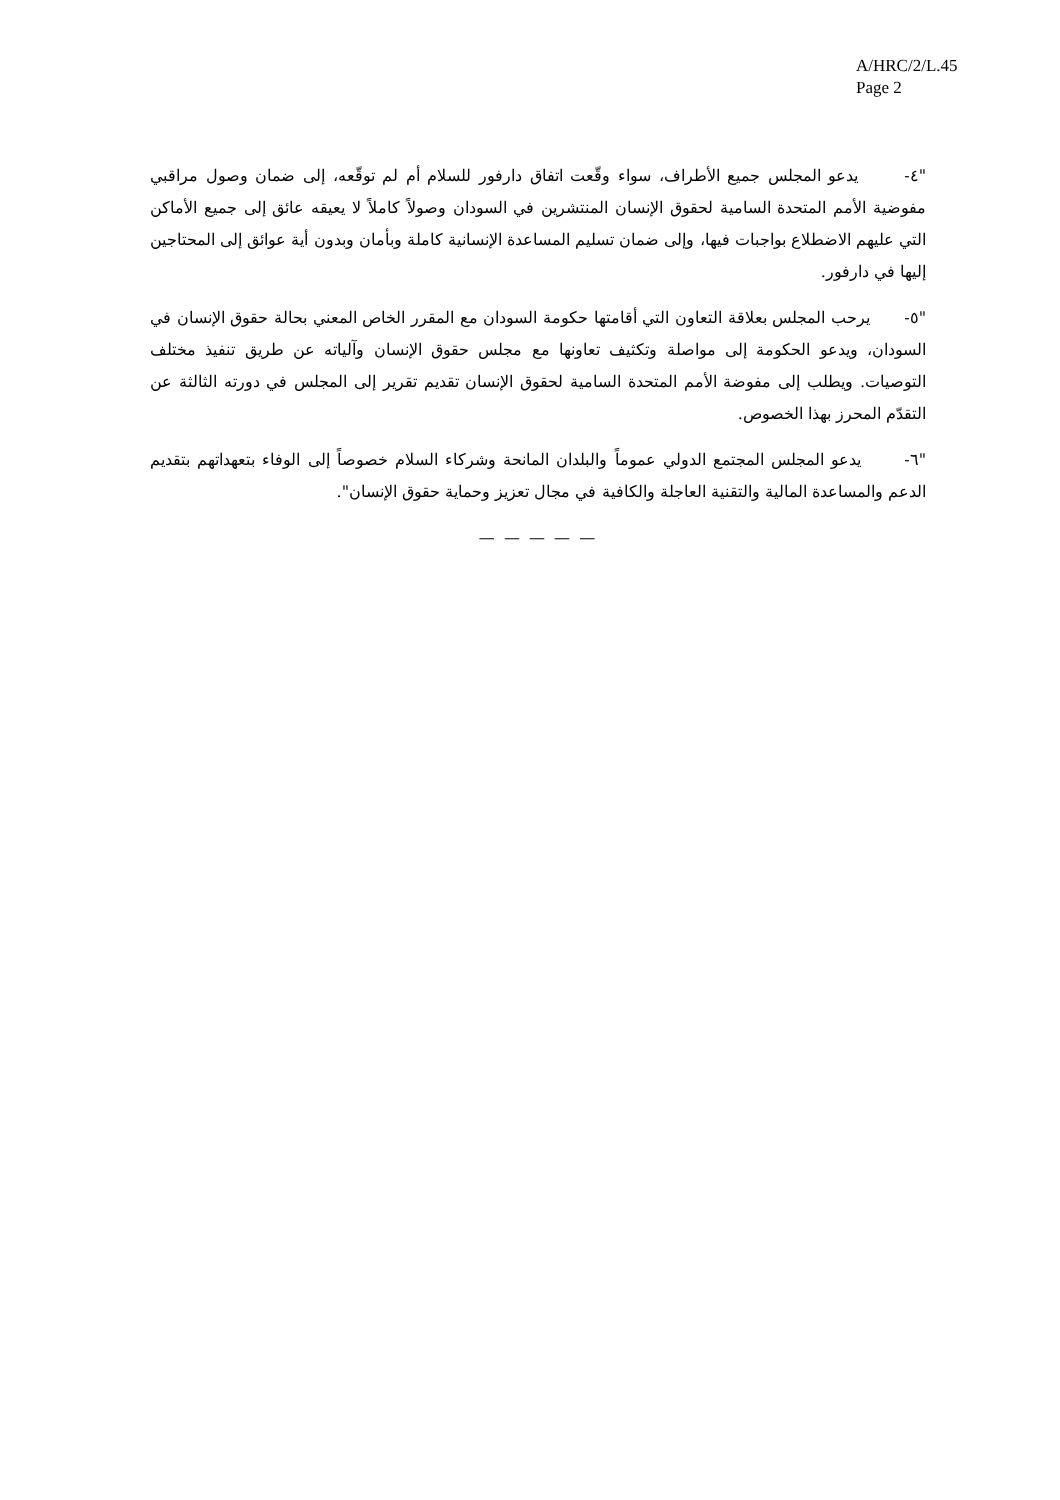A/HRC/2/L.45
Page 2
"٤- يدعو المجلس جميع الأطراف، سواء وقّعت اتفاق دارفور للسلام أم لم توقّعه، إلى ضمان وصول مراقبي مفوضية الأمم المتحدة السامية لحقوق الإنسان المنتشرين في السودان وصولاً كاملاً لا يعيقه عائق إلى جميع الأماكن التي عليهم الاضطلاع بواجبات فيها، وإلى ضمان تسليم المساعدة الإنسانية كاملة وبأمان وبدون أية عوائق إلى المحتاجين إليها في دارفور.
"٥- يرحب المجلس بعلاقة التعاون التي أقامتها حكومة السودان مع المقرر الخاص المعني بحالة حقوق الإنسان في السودان، ويدعو الحكومة إلى مواصلة وتكثيف تعاونها مع مجلس حقوق الإنسان وآلياته عن طريق تنفيذ مختلف التوصيات. ويطلب إلى مفوضة الأمم المتحدة السامية لحقوق الإنسان تقديم تقرير إلى المجلس في دورته الثالثة عن التقدّم المحرز بهذا الخصوص.
"٦- يدعو المجلس المجتمع الدولي عموماً والبلدان المانحة وشركاء السلام خصوصاً إلى الوفاء بتعهداتهم بتقديم الدعم والمساعدة المالية والتقنية العاجلة والكافية في مجال تعزيز وحماية حقوق الإنسان".
— — — — —